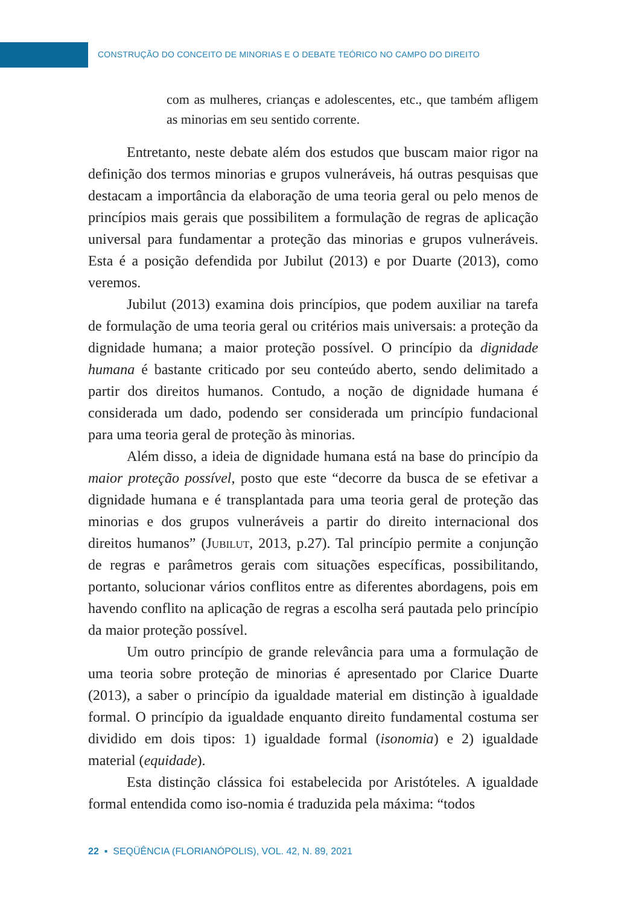CONSTRUÇÃO DO CONCEITO DE MINORIAS E O DEBATE TEÓRICO NO CAMPO DO DIREITO
com as mulheres, crianças e adolescentes, etc., que também afligem as minorias em seu sentido corrente.
Entretanto, neste debate além dos estudos que buscam maior rigor na definição dos termos minorias e grupos vulneráveis, há outras pesquisas que destacam a importância da elaboração de uma teoria geral ou pelo menos de princípios mais gerais que possibilitem a formulação de regras de aplicação universal para fundamentar a proteção das minorias e grupos vulneráveis. Esta é a posição defendida por Jubilut (2013) e por Duarte (2013), como veremos.
Jubilut (2013) examina dois princípios, que podem auxiliar na tarefa de formulação de uma teoria geral ou critérios mais universais: a proteção da dignidade humana; a maior proteção possível. O princípio da dignidade humana é bastante criticado por seu conteúdo aberto, sendo delimitado a partir dos direitos humanos. Contudo, a noção de dignidade humana é considerada um dado, podendo ser considerada um princípio fundacional para uma teoria geral de proteção às minorias.
Além disso, a ideia de dignidade humana está na base do princípio da maior proteção possível, posto que este “decorre da busca de se efetivar a dignidade humana e é transplantada para uma teoria geral de proteção das minorias e dos grupos vulneráveis a partir do direito internacional dos direitos humanos” (Jubilut, 2013, p.27). Tal princípio permite a conjunção de regras e parâmetros gerais com situações específicas, possibilitando, portanto, solucionar vários conflitos entre as diferentes abordagens, pois em havendo conflito na aplicação de regras a escolha será pautada pelo princípio da maior proteção possível.
Um outro princípio de grande relevância para uma a formulação de uma teoria sobre proteção de minorias é apresentado por Clarice Duarte (2013), a saber o princípio da igualdade material em distinção à igualdade formal. O princípio da igualdade enquanto direito fundamental costuma ser dividido em dois tipos: 1) igualdade formal (isonomia) e 2) igualdade material (equidade).
Esta distinção clássica foi estabelecida por Aristóteles. A igualdade formal entendida como iso-nomia é traduzida pela máxima: “todos
22 ▪ SEQÜÊNCIA (FLORIANÓPOLIS), VOL. 42, N. 89, 2021